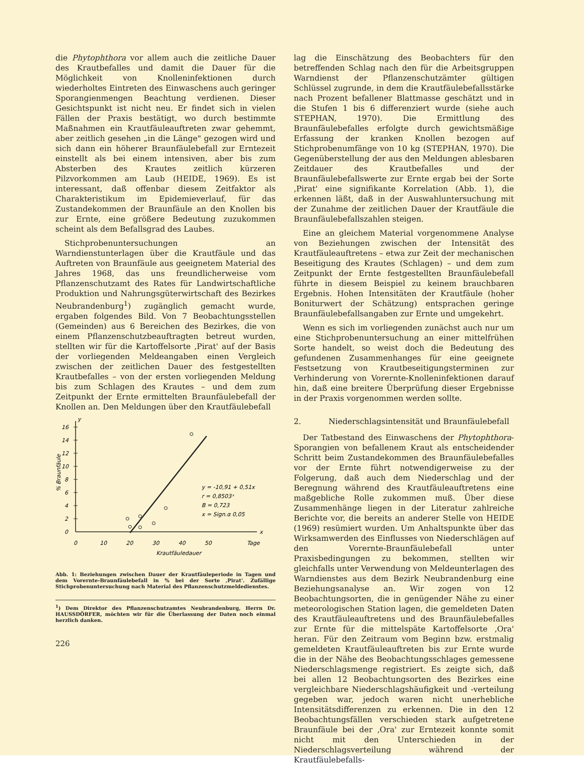die Phytophthora vor allem auch die zeitliche Dauer des Krautbefalles und damit die Dauer für die Möglichkeit von Knolleninfektionen durch wiederholtes Eintreten des Einwaschens auch geringer Sporangienmengen Beachtung verdienen. Dieser Gesichtspunkt ist nicht neu. Er findet sich in vielen Fällen der Praxis bestätigt, wo durch bestimmte Maßnahmen ein Krautfäuleauftreten zwar gehemmt, aber zeitlich gesehen „in die Länge" gezogen wird und sich dann ein höherer Braunfäulebefall zur Erntezeit einstellt als bei einem intensiven, aber bis zum Absterben des Krautes zeitlich kürzeren Pilzvorkommen am Laub (HEIDE, 1969). Es ist interessant, daß offenbar diesem Zeitfaktor als Charakteristikum im Epidemieverlauf, für das Zustandekommen der Braunfäule an den Knollen bis zur Ernte, eine größere Bedeutung zuzukommen scheint als dem Befallsgrad des Laubes.
Stichprobenuntersuchungen an Warndienstunterlagen über die Krautfäule und das Auftreten von Braunfäule aus geeignetem Material des Jahres 1968, das uns freundlicherweise vom Pflanzenschutzamt des Rates für Landwirtschaftliche Produktion und Nahrungsgüterwirtschaft des Bezirkes Neubrandenburg<sup>1</sup>) zugänglich gemacht wurde, ergaben folgendes Bild. Von 7 Beobachtungsstellen (Gemeinden) aus 6 Bereichen des Bezirkes, die von einem Pflanzenschutzbeauftragten betreut wurden, stellten wir für die Kartoffelsorte ‚Pirat' auf der Basis der vorliegenden Meldeangaben einen Vergleich zwischen der zeitlichen Dauer des festgestellten Krautbefalles – von der ersten vorliegenden Meldung bis zum Schlagen des Krautes – und dem zum Zeitpunkt der Ernte ermittelten Braunfäulebefall der Knollen an. Den Meldungen über den Krautfäulebefall
y
x
0
2
4
6
8
10
12
14
16
0
10
20
30
40
50
Tage
Krautfäuledauer
% Braunfäule
y = -10,91 + 0,51x
r = 0,8503ˣ
B = 0,723
x = Sign.α 0,05
Abb. 1: Beziehungen zwischen Dauer der Krautfäuleperiode in Tagen und dem Vorernte-Braunfäulebefall in % bei der Sorte ‚Pirat'. Zufällige Stichprobenuntersuchung nach Material des Pflanzenschutzmeldedienstes.
<sup>1</sup>) Dem Direktor des Pflanzenschutzamtes Neubrandenburg, Herrn Dr. HAUSSDÖRFER, möchten wir für die Überlassung der Daten noch einmal herzlich danken.
226
lag die Einschätzung des Beobachters für den betreffenden Schlag nach den für die Arbeitsgruppen Warndienst der Pflanzenschutzämter gültigen Schlüssel zugrunde, in dem die Krautfäulebefallsstärke nach Prozent befallener Blattmasse geschätzt und in die Stufen 1 bis 6 differenziert wurde (siehe auch STEPHAN, 1970). Die Ermittlung des Braunfäulebefalles erfolgte durch gewichtsmäßige Erfassung der kranken Knollen bezogen auf Stichprobenumfänge von 10 kg (STEPHAN, 1970). Die Gegenüberstellung der aus den Meldungen ablesbaren Zeitdauer des Krautbefalles und der Braunfäulebefallswerte zur Ernte ergab bei der Sorte ‚Pirat' eine signifikante Korrelation (Abb. 1), die erkennen läßt, daß in der Auswahluntersuchung mit der Zunahme der zeitlichen Dauer der Krautfäule die Braunfäulebefallszahlen steigen.
Eine an gleichem Material vorgenommene Analyse von Beziehungen zwischen der Intensität des Krautfäuleauftretens – etwa zur Zeit der mechanischen Beseitigung des Krautes (Schlagen) – und dem zum Zeitpunkt der Ernte festgestellten Braunfäulebefall führte in diesem Beispiel zu keinem brauchbaren Ergebnis. Hohen Intensitäten der Krautfäule (hoher Boniturwert der Schätzung) entsprachen geringe Braunfäulebefallsangaben zur Ernte und umgekehrt.
Wenn es sich im vorliegenden zunächst auch nur um eine Stichprobenuntersuchung an einer mittelfrühen Sorte handelt, so weist doch die Bedeutung des gefundenen Zusammenhanges für eine geeignete Festsetzung von Krautbeseitigungsterminen zur Verhinderung von Vorernte-Knolleninfektionen darauf hin, daß eine breitere Überprüfung dieser Ergebnisse in der Praxis vorgenommen werden sollte.
2. Niederschlagsintensität und Braunfäulebefall
Der Tatbestand des Einwaschens der Phytophthora-Sporangien von befallenem Kraut als entscheidender Schritt beim Zustandekommen des Braunfäulebefalles vor der Ernte führt notwendigerweise zu der Folgerung, daß auch dem Niederschlag und der Beregnung während des Krautfäuleauftretens eine maßgebliche Rolle zukommen muß. Über diese Zusammenhänge liegen in der Literatur zahlreiche Berichte vor, die bereits an anderer Stelle von HEIDE (1969) resümiert wurden. Um Anhaltspunkte über das Wirksamwerden des Einflusses von Niederschlägen auf den Vorernte-Braunfäulebefall unter Praxisbedingungen zu bekommen, stellten wir gleichfalls unter Verwendung von Meldeunterlagen des Warndienstes aus dem Bezirk Neubrandenburg eine Beziehungsanalyse an. Wir zogen von 12 Beobachtungsorten, die in genügender Nähe zu einer meteorologischen Station lagen, die gemeldeten Daten des Krautfäuleauftretens und des Braunfäulebefalles zur Ernte für die mittelspäte Kartoffelsorte ‚Ora' heran. Für den Zeitraum vom Beginn bzw. erstmalig gemeldeten Krautfäuleauftreten bis zur Ernte wurde die in der Nähe des Beobachtungsschlages gemessene Niederschlagsmenge registriert. Es zeigte sich, daß bei allen 12 Beobachtungsorten des Bezirkes eine vergleichbare Niederschlagshäufigkeit und -verteilung gegeben war, jedoch waren nicht unerhebliche Intensitätsdifferenzen zu erkennen. Die in den 12 Beobachtungsfällen verschieden stark aufgetretene Braunfäule bei der ‚Ora' zur Erntezeit konnte somit nicht mit den Unterschieden in der Niederschlagsverteilung während der Krautfäulebefalls-